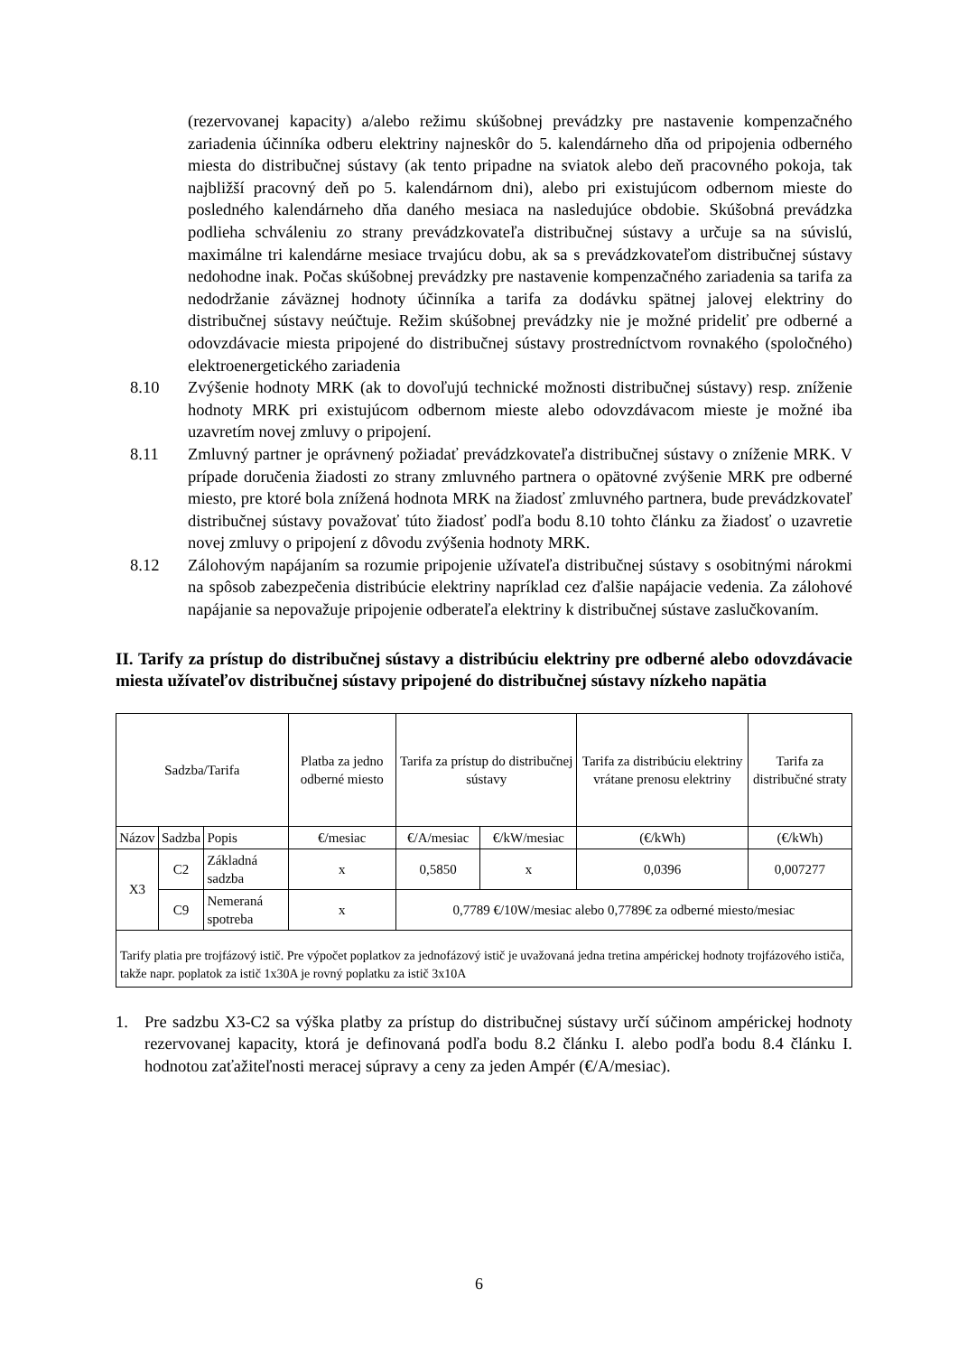(rezervovanej kapacity) a/alebo režimu skúšobnej prevádzky pre nastavenie kompenzačného zariadenia účinníka odberu elektriny najneskôr do 5. kalendárneho dňa od pripojenia odberného miesta do distribučnej sústavy (ak tento pripadne na sviatok alebo deň pracovného pokoja, tak najbližší pracovný deň po 5. kalendárnom dni), alebo pri existujúcom odbernom mieste do posledného kalendárneho dňa daného mesiaca na nasledujúce obdobie. Skúšobná prevádzka podlieha schváleniu zo strany prevádzkovateľa distribučnej sústavy a určuje sa na súvislú, maximálne tri kalendárne mesiace trvajúcu dobu, ak sa s prevádzkovateľom distribučnej sústavy nedohodne inak. Počas skúšobnej prevádzky pre nastavenie kompenzačného zariadenia sa tarifa za nedodržanie záväznej hodnoty účinníka a tarifa za dodávku spätnej jalovej elektriny do distribučnej sústavy neúčtuje. Režim skúšobnej prevádzky nie je možné prideliť pre odberné a odovzdávacie miesta pripojené do distribučnej sústavy prostredníctvom rovnakého (spoločného) elektroenergetického zariadenia
8.10 Zvýšenie hodnoty MRK (ak to dovoľujú technické možnosti distribučnej sústavy) resp. zníženie hodnoty MRK pri existujúcom odbernom mieste alebo odovzdávacom mieste je možné iba uzavretím novej zmluvy o pripojení.
8.11 Zmluvný partner je oprávnený požiadať prevádzkovateľa distribučnej sústavy o zníženie MRK. V prípade doručenia žiadosti zo strany zmluvného partnera o opätovné zvýšenie MRK pre odberné miesto, pre ktoré bola znížená hodnota MRK na žiadosť zmluvného partnera, bude prevádzkovateľ distribučnej sústavy považovať túto žiadosť podľa bodu 8.10 tohto článku za žiadosť o uzavretie novej zmluvy o pripojení z dôvodu zvýšenia hodnoty MRK.
8.12 Zálohovým napájaním sa rozumie pripojenie užívateľa distribučnej sústavy s osobitnými nárokmi na spôsob zabezpečenia distribúcie elektriny napríklad cez ďalšie napájacie vedenia. Za zálohové napájanie sa nepovažuje pripojenie odberateľa elektriny k distribučnej sústave zaslučkovaním.
II. Tarify za prístup do distribučnej sústavy a distribúciu elektriny pre odberné alebo odovzdávacie miesta užívateľov distribučnej sústavy pripojené do distribučnej sústavy nízkeho napätia
| Sadzba/Tarifa | | | Platba za jedno odberné miesto | Tarifa za prístup do distribučnej sústavy | | Tarifa za distribúciu elektriny vrátane prenosu elektriny | Tarifa za distribučné straty |
| --- | --- | --- | --- | --- | --- | --- | --- |
| Názov | Sadzba | Popis | €/mesiac | €/A/mesiac | €/kW/mesiac | (€/kWh) | (€/kWh) |
| X3 | C2 | Základná sadzba | x | 0,5850 | x | 0,0396 | 0,007277 |
| | C9 | Nemeraná spotreba | x | 0,7789 €/10W/mesiac alebo 0,7789€ za odberné miesto/mesiac | | | |
| Tarify platia pre trojfázový istič. Pre výpočet poplatkov za jednofázový istič je uvažovaná jedna tretina ampérickej hodnoty trojfázového ističa, takže napr. poplatok za istič 1x30A je rovný poplatku za istič 3x10A | | | | | | | |
1. Pre sadzbu X3-C2 sa výška platby za prístup do distribučnej sústavy určí súčinom ampérickej hodnoty rezervovanej kapacity, ktorá je definovaná podľa bodu 8.2 článku I. alebo podľa bodu 8.4 článku I. hodnotou zaťažiteľnosti meracej súpravy a ceny za jeden Ampér (€/A/mesiac).
6